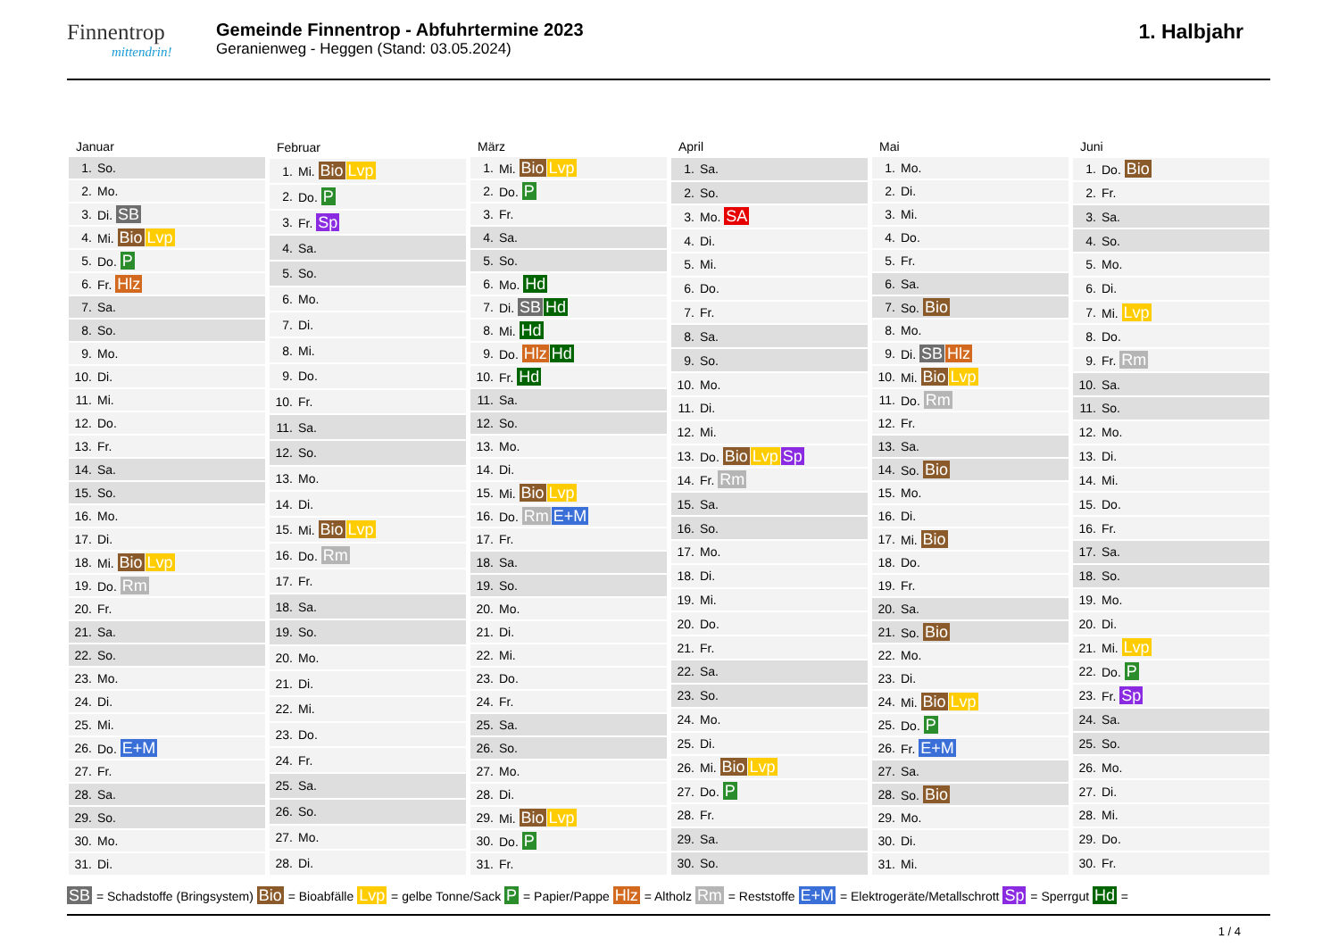Finnentrop
mittendrin!
Gemeinde Finnentrop - Abfuhrtermine 2023
Geranienweg - Heggen (Stand: 03.05.2024)
1. Halbjahr
| Januar | |
| --- | --- |
| 1. | So. |
| 2. | Mo. |
| 3. | Di. SB |
| 4. | Mi. Bio Lvp |
| 5. | Do. P |
| 6. | Fr. Hlz |
| 7. | Sa. |
| 8. | So. |
| 9. | Mo. |
| 10. | Di. |
| 11. | Mi. |
| 12. | Do. |
| 13. | Fr. |
| 14. | Sa. |
| 15. | So. |
| 16. | Mo. |
| 17. | Di. |
| 18. | Mi. Bio Lvp |
| 19. | Do. Rm |
| 20. | Fr. |
| 21. | Sa. |
| 22. | So. |
| 23. | Mo. |
| 24. | Di. |
| 25. | Mi. |
| 26. | Do. E+M |
| 27. | Fr. |
| 28. | Sa. |
| 29. | So. |
| 30. | Mo. |
| 31. | Di. |
| Februar | |
| --- | --- |
| 1. | Mi. Bio Lvp |
| 2. | Do. P |
| 3. | Fr. Sp |
| 4. | Sa. |
| 5. | So. |
| 6. | Mo. |
| 7. | Di. |
| 8. | Mi. |
| 9. | Do. |
| 10. | Fr. |
| 11. | Sa. |
| 12. | So. |
| 13. | Mo. |
| 14. | Di. |
| 15. | Mi. Bio Lvp |
| 16. | Do. Rm |
| 17. | Fr. |
| 18. | Sa. |
| 19. | So. |
| 20. | Mo. |
| 21. | Di. |
| 22. | Mi. |
| 23. | Do. |
| 24. | Fr. |
| 25. | Sa. |
| 26. | So. |
| 27. | Mo. |
| 28. | Di. |
| März | |
| --- | --- |
| 1. | Mi. Bio Lvp |
| 2. | Do. P |
| 3. | Fr. |
| 4. | Sa. |
| 5. | So. |
| 6. | Mo. Hd |
| 7. | Di. SB Hd |
| 8. | Mi. Hd |
| 9. | Do. Hlz Hd |
| 10. | Fr. Hd |
| 11. | Sa. |
| 12. | So. |
| 13. | Mo. |
| 14. | Di. |
| 15. | Mi. Bio Lvp |
| 16. | Do. Rm E+M |
| 17. | Fr. |
| 18. | Sa. |
| 19. | So. |
| 20. | Mo. |
| 21. | Di. |
| 22. | Mi. |
| 23. | Do. |
| 24. | Fr. |
| 25. | Sa. |
| 26. | So. |
| 27. | Mo. |
| 28. | Di. |
| 29. | Mi. Bio Lvp |
| 30. | Do. P |
| 31. | Fr. |
| April | |
| --- | --- |
| 1. | Sa. |
| 2. | So. |
| 3. | Mo. SA |
| 4. | Di. |
| 5. | Mi. |
| 6. | Do. |
| 7. | Fr. |
| 8. | Sa. |
| 9. | So. |
| 10. | Mo. |
| 11. | Di. |
| 12. | Mi. |
| 13. | Do. Bio Lvp Sp |
| 14. | Fr. Rm |
| 15. | Sa. |
| 16. | So. |
| 17. | Mo. |
| 18. | Di. |
| 19. | Mi. |
| 20. | Do. |
| 21. | Fr. |
| 22. | Sa. |
| 23. | So. |
| 24. | Mo. |
| 25. | Di. |
| 26. | Mi. Bio Lvp |
| 27. | Do. P |
| 28. | Fr. |
| 29. | Sa. |
| 30. | So. |
| Mai | |
| --- | --- |
| 1. | Mo. |
| 2. | Di. |
| 3. | Mi. |
| 4. | Do. |
| 5. | Fr. |
| 6. | Sa. |
| 7. | So. Bio |
| 8. | Mo. |
| 9. | Di. SB Hlz |
| 10. | Mi. Bio Lvp |
| 11. | Do. Rm |
| 12. | Fr. |
| 13. | Sa. |
| 14. | So. Bio |
| 15. | Mo. |
| 16. | Di. |
| 17. | Mi. Bio |
| 18. | Do. |
| 19. | Fr. |
| 20. | Sa. |
| 21. | So. Bio |
| 22. | Mo. |
| 23. | Di. |
| 24. | Mi. Bio Lvp |
| 25. | Do. P |
| 26. | Fr. E+M |
| 27. | Sa. |
| 28. | So. Bio |
| 29. | Mo. |
| 30. | Di. |
| 31. | Mi. |
| Juni | |
| --- | --- |
| 1. | Do. Bio |
| 2. | Fr. |
| 3. | Sa. |
| 4. | So. |
| 5. | Mo. |
| 6. | Di. |
| 7. | Mi. Lvp |
| 8. | Do. |
| 9. | Fr. Rm |
| 10. | Sa. |
| 11. | So. |
| 12. | Mo. |
| 13. | Di. |
| 14. | Mi. |
| 15. | Do. |
| 16. | Fr. |
| 17. | Sa. |
| 18. | So. |
| 19. | Mo. |
| 20. | Di. |
| 21. | Mi. Lvp |
| 22. | Do. P |
| 23. | Fr. Sp |
| 24. | Sa. |
| 25. | So. |
| 26. | Mo. |
| 27. | Di. |
| 28. | Mi. |
| 29. | Do. |
| 30. | Fr. |
SB = Schadstoffe (Bringsystem) Bio = Bioabfälle Lvp = gelbe Tonne/Sack P = Papier/Pappe Hlz = Altholz Rm = Reststoffe E+M = Elektrogeräte/Metallschrott Sp = Sperrgut Hd =
1 / 4